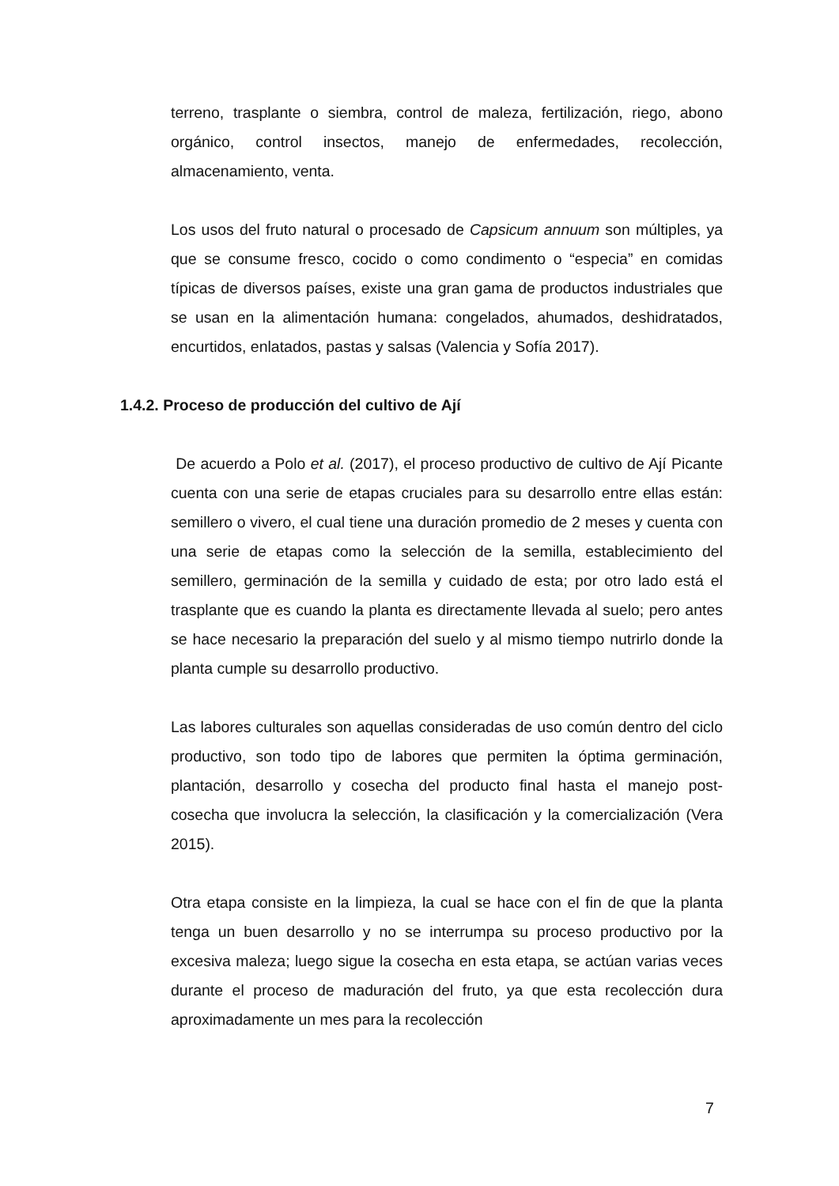terreno, trasplante o siembra, control de maleza, fertilización, riego, abono orgánico, control insectos, manejo de enfermedades, recolección, almacenamiento, venta.
Los usos del fruto natural o procesado de Capsicum annuum son múltiples, ya que se consume fresco, cocido o como condimento o “especia” en comidas típicas de diversos países, existe una gran gama de productos industriales que se usan en la alimentación humana: congelados, ahumados, deshidratados, encurtidos, enlatados, pastas y salsas (Valencia y Sofía 2017).
1.4.2. Proceso de producción del cultivo de Ají
De acuerdo a Polo et al. (2017), el proceso productivo de cultivo de Ají Picante cuenta con una serie de etapas cruciales para su desarrollo entre ellas están: semillero o vivero, el cual tiene una duración promedio de 2 meses y cuenta con una serie de etapas como la selección de la semilla, establecimiento del semillero, germinación de la semilla y cuidado de esta; por otro lado está el trasplante que es cuando la planta es directamente llevada al suelo; pero antes se hace necesario la preparación del suelo y al mismo tiempo nutrirlo donde la planta cumple su desarrollo productivo.
Las labores culturales son aquellas consideradas de uso común dentro del ciclo productivo, son todo tipo de labores que permiten la óptima germinación, plantación, desarrollo y cosecha del producto final hasta el manejo post- cosecha que involucra la selección, la clasificación y la comercialización (Vera 2015).
Otra etapa consiste en la limpieza, la cual se hace con el fin de que la planta tenga un buen desarrollo y no se interrumpa su proceso productivo por la excesiva maleza; luego sigue la cosecha en esta etapa, se actúan varias veces durante el proceso de maduración del fruto, ya que esta recolección dura aproximadamente un mes para la recolección
7